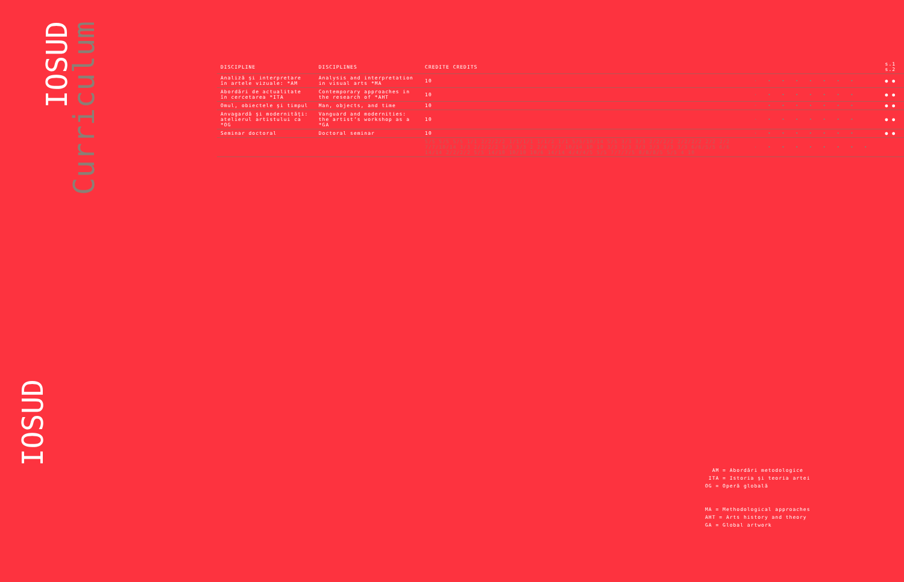IOSUD
Curriculum
IOSUD
| DISCIPLINE | DISCIPLINES | CREDITE CREDITS | | s.1 s.2 |
| --- | --- | --- | --- | --- |
| Analiză şi interpretare în artele vizuale: *AM | Analysis and interpretation in visual arts *MA | 10 | ·••••••• | ● ● |
| Abordări de actualitate în cercetarea *ITA | Contemporary approaches in the research of *AHT | 10 | ·••••••• | ● ● |
| Omul, obiectele şi timpul | Man, objects, and time | 10 | ·••••••• | ● ● |
| Anvagardă şi modernităţi: atelierul artistului ca *OG | Vanguard and modernities: the artist’s workshop as a *GA | 10 | ·••••••• | ● ● |
| Seminar doctoral | Doctoral seminar | 10 | ·••••••• | ● ● |
| | | 5/5 5/5 5/5 1/1 2/2/2/2 1/1/1/1 1/1/2 1/1 5/5/10/14 5/5 3/3 3/3 2/2/2/2 2/2/2/2 2/2 2/2 7/7/10/14 3/3 2/2/2/2 3/3 3/3 2 2/4 7/7 10/14 10 10 3/3 3/3 3/3 3/3 3/3 3/3 6/6/5/5 6/6 14/14 2/2/2/2 5/5 14/10 10/10 10/6 14/14 4/4/4/5 5/5 7/7/7/5 8/8/8/5 5/5 4 10 | ·•••••••• | |
AM = Abordări metodologice
ITA = Istoria şi teoria artei
OG = Operă globală
MA = Methodological approaches
AHT = Arts history and theory
GA = Global artwork